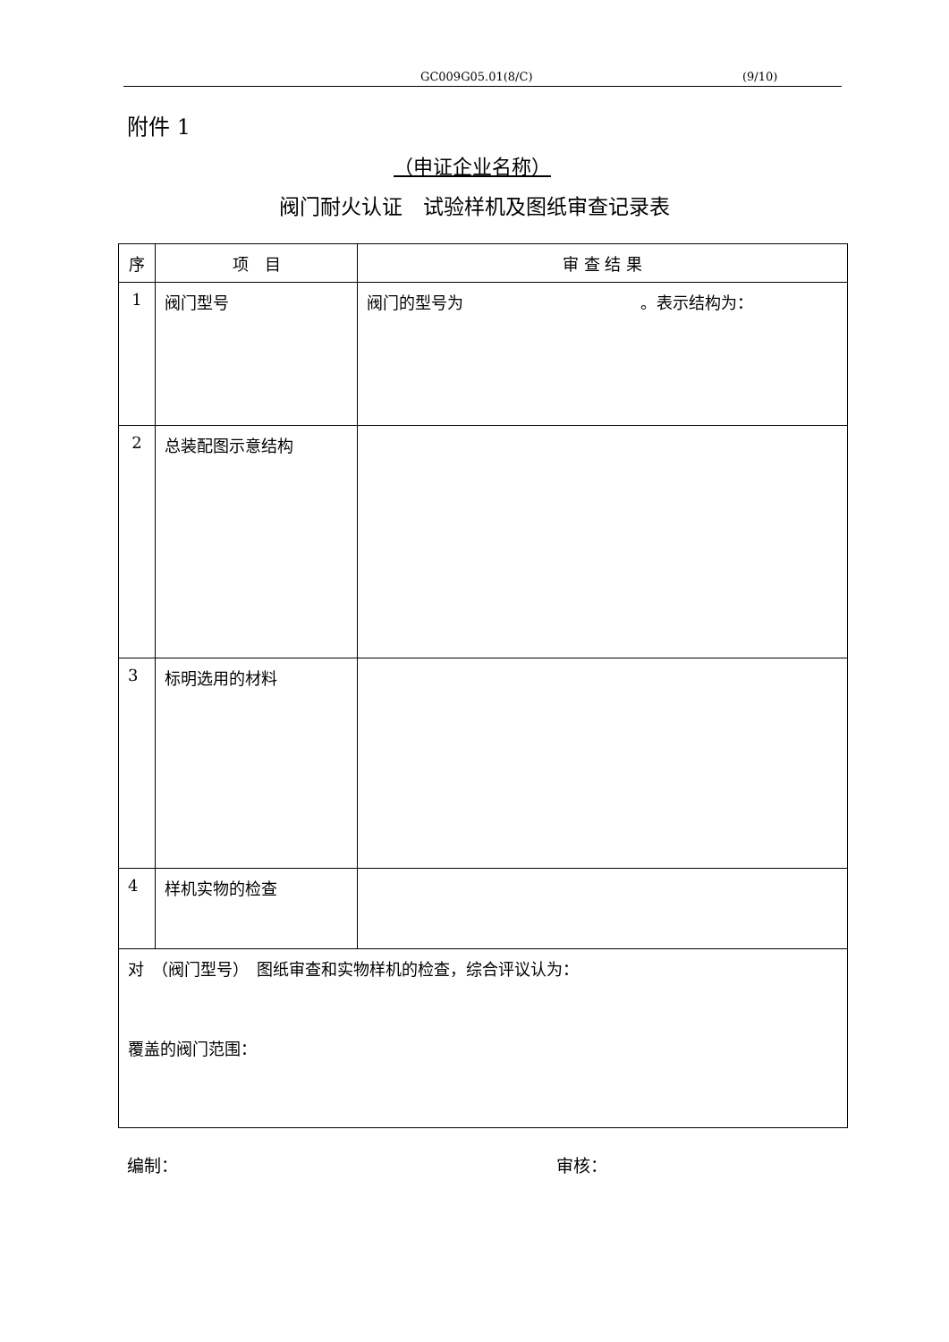GC009G05.01(8/C) (9/10)
附件 1
（申证企业名称）
阀门耐火认证　试验样机及图纸审查记录表
| 序 | 项 目 | 审 查 结 果 |
| --- | --- | --- |
| 1 | 阀门型号 | 阀门的型号为 。表示结构为： |
| 2 | 总装配图示意结构 | |
| 3 | 标明选用的材料 | |
| 4 | 样机实物的检查 | |
| 对 （阀门型号） 图纸审查和实物样机的检查，综合评议认为： 覆盖的阀门范围： | | |
编制： 审核：